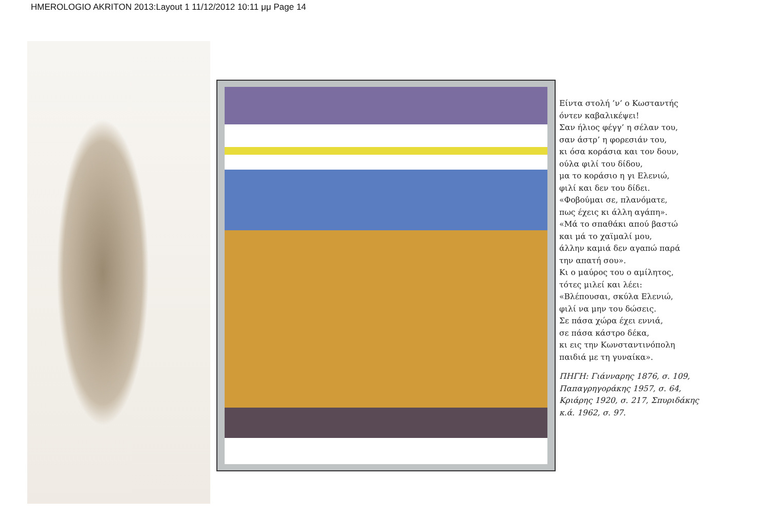HMEROLOGIO AKRITON 2013:Layout 1 11/12/2012 10:11 μμ Page 14
Είντα στολή ’ν’ ο Κωσταντής
όντεν καβαλικέψει!
Σαν ήλιος φέγγ’ η σέλαν του,
σαν άστρ’ η φορεσιάν του,
κι όσα κοράσια και τον δουν,
ούλα φιλί του δίδου,
μα το κοράσιο η γι Ελενιώ,
φιλί και δεν του δίδει.
«Φοβούμαι σε, πλανόματε,
πως έχεις κι άλλη αγάπη».
«Μά το σπαθάκι απού βαστώ
και μά το χαϊμαλί μου,
άλλην καμιά δεν αγαπώ παρά
την απατή σου».
Κι ο μαύρος του ο αμίλητος,
τότες μιλεί και λέει:
«Βλέπουσαι, σκύλα Ελενιώ,
φιλί να μην του δώσεις.
Σε πάσα χώρα έχει εννιά,
σε πάσα κάστρο δέκα,
κι εις την Κωνσταντινόπολη
παιδιά με τη γυναίκα».
ΠΗΓΗ: Γιάνναρης 1876, σ. 109,
Παπαγρηγοράκης 1957, σ. 64,
Κριάρης 1920, σ. 217, Σπυριδάκης
κ.ά. 1962, σ. 97.